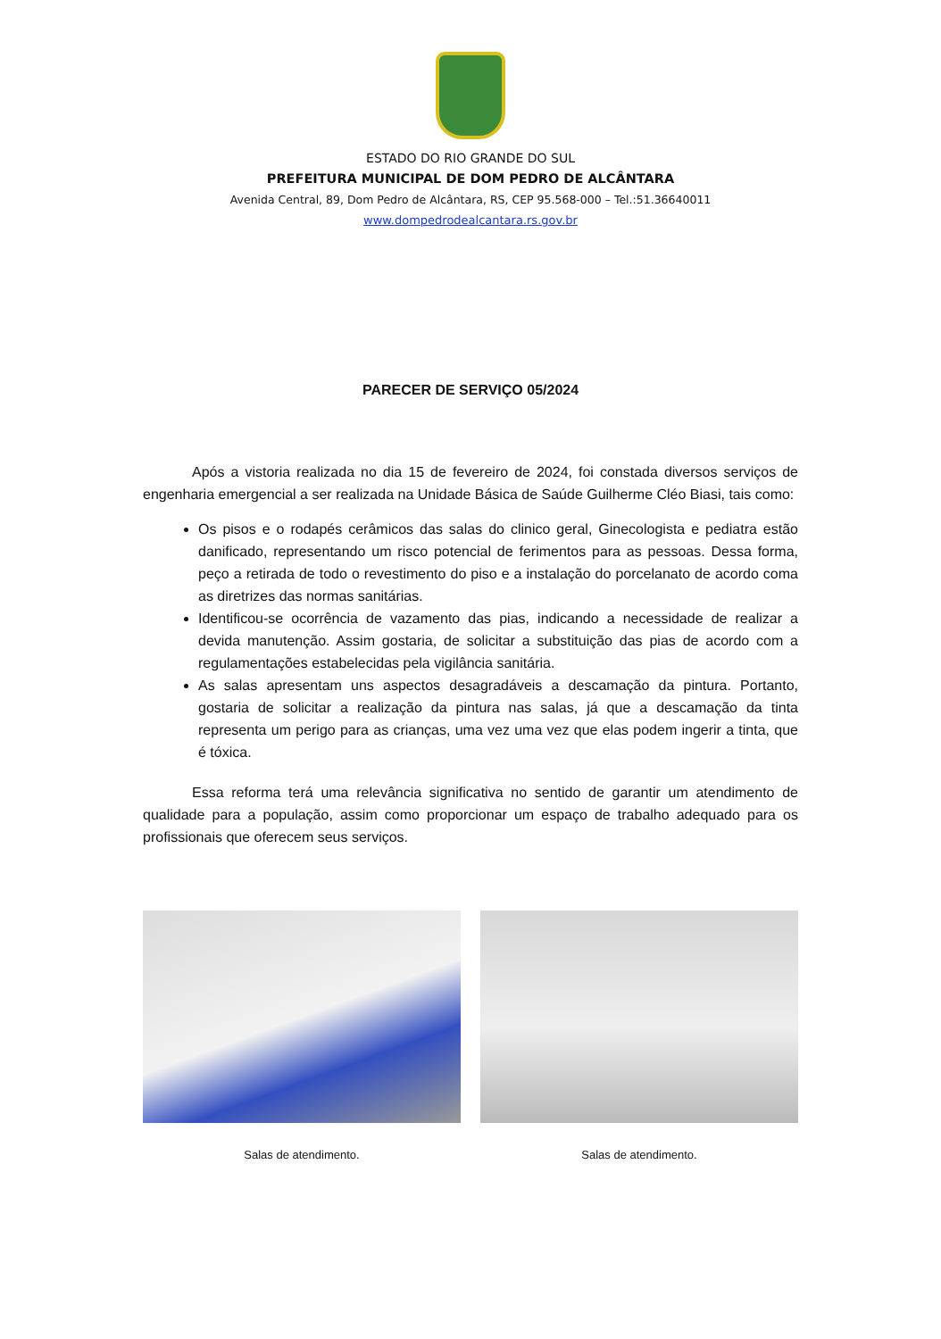ESTADO DO RIO GRANDE DO SUL
PREFEITURA MUNICIPAL DE DOM PEDRO DE ALCÂNTARA
Avenida Central, 89, Dom Pedro de Alcântara, RS, CEP 95.568-000 – Tel.:51.36640011
www.dompedrodealcantara.rs.gov.br
PARECER DE SERVIÇO 05/2024
Após a vistoria realizada no dia 15 de fevereiro de 2024, foi constada diversos serviços de engenharia emergencial a ser realizada na Unidade Básica de Saúde Guilherme Cléo Biasi, tais como:
Os pisos e o rodapés cerâmicos das salas do clinico geral, Ginecologista e pediatra estão danificado, representando um risco potencial de ferimentos para as pessoas. Dessa forma, peço a retirada de todo o revestimento do piso e a instalação do porcelanato de acordo coma as diretrizes das normas sanitárias.
Identificou-se ocorrência de vazamento das pias, indicando a necessidade de realizar a devida manutenção. Assim gostaria, de solicitar a substituição das pias de acordo com a regulamentações estabelecidas pela vigilância sanitária.
As salas apresentam uns aspectos desagradáveis a descamação da pintura. Portanto, gostaria de solicitar a realização da pintura nas salas, já que a descamação da tinta representa um perigo para as crianças, uma vez uma vez que elas podem ingerir a tinta, que é tóxica.
Essa reforma terá uma relevância significativa no sentido de garantir um atendimento de qualidade para a população, assim como proporcionar um espaço de trabalho adequado para os profissionais que oferecem seus serviços.
Salas de atendimento. Salas de atendimento.